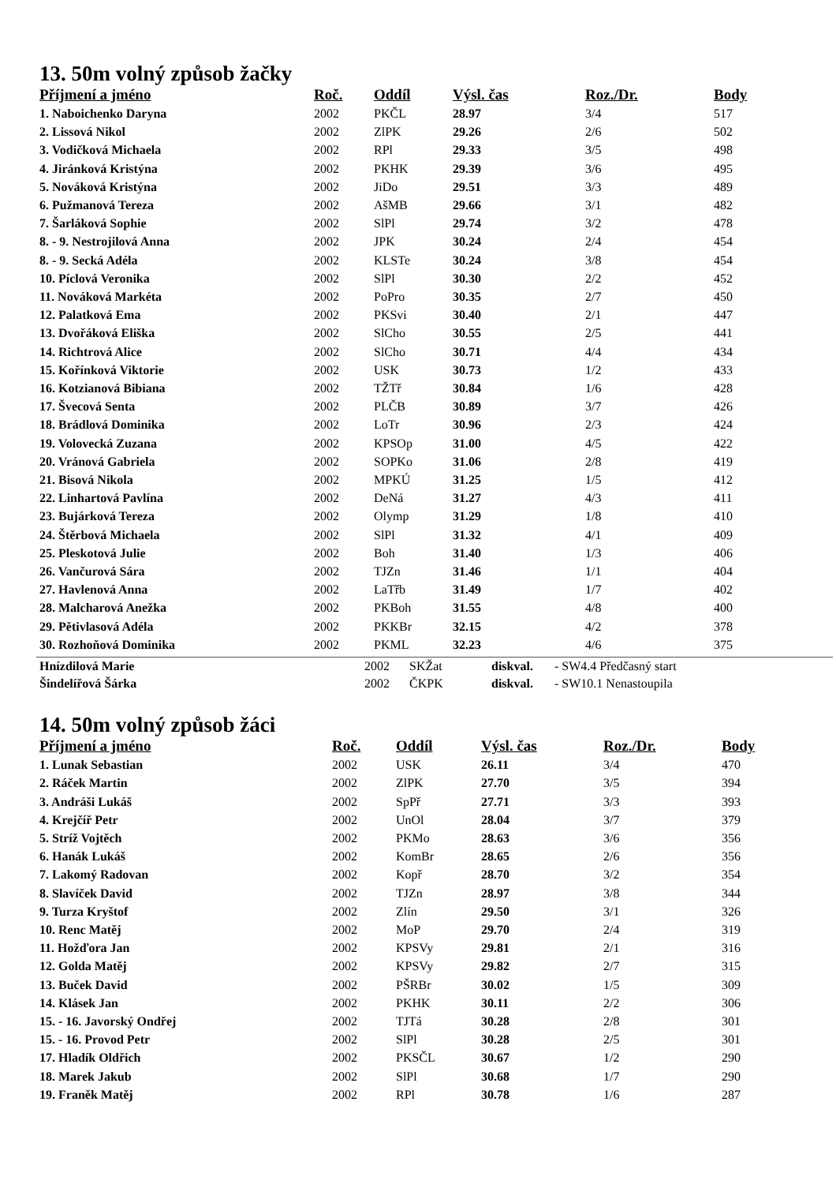13. 50m volný způsob žačky
| Příjmení a jméno | Roč. | Oddíl | Výsl. čas | Roz./Dr. | Body |
| --- | --- | --- | --- | --- | --- |
| 1. Naboichenko Daryna | 2002 | PKČL | 28.97 | 3/4 | 517 |
| 2. Lissová Nikol | 2002 | ZlPK | 29.26 | 2/6 | 502 |
| 3. Vodičková Michaela | 2002 | RPl | 29.33 | 3/5 | 498 |
| 4. Jiránková Kristýna | 2002 | PKHK | 29.39 | 3/6 | 495 |
| 5. Nováková Kristýna | 2002 | JiDo | 29.51 | 3/3 | 489 |
| 6. Pužmanová Tereza | 2002 | AšMB | 29.66 | 3/1 | 482 |
| 7. Šarláková Sophie | 2002 | SlPl | 29.74 | 3/2 | 478 |
| 8. - 9. Nestrojilová Anna | 2002 | JPK | 30.24 | 2/4 | 454 |
| 8. - 9. Secká Adéla | 2002 | KLSTe | 30.24 | 3/8 | 454 |
| 10. Píclová Veronika | 2002 | SlPl | 30.30 | 2/2 | 452 |
| 11. Nováková Markéta | 2002 | PoPro | 30.35 | 2/7 | 450 |
| 12. Palatková Ema | 2002 | PKSvi | 30.40 | 2/1 | 447 |
| 13. Dvořáková Eliška | 2002 | SlCho | 30.55 | 2/5 | 441 |
| 14. Richtrová Alice | 2002 | SlCho | 30.71 | 4/4 | 434 |
| 15. Kořínková Viktorie | 2002 | USK | 30.73 | 1/2 | 433 |
| 16. Kotzianová Bibiana | 2002 | TŽTř | 30.84 | 1/6 | 428 |
| 17. Švecová Senta | 2002 | PLČB | 30.89 | 3/7 | 426 |
| 18. Brádlová Dominika | 2002 | LoTr | 30.96 | 2/3 | 424 |
| 19. Volovecká Zuzana | 2002 | KPSOp | 31.00 | 4/5 | 422 |
| 20. Vránová Gabriela | 2002 | SOPKo | 31.06 | 2/8 | 419 |
| 21. Bisová Nikola | 2002 | MPKÚ | 31.25 | 1/5 | 412 |
| 22. Linhartová Pavlína | 2002 | DeNá | 31.27 | 4/3 | 411 |
| 23. Bujárková Tereza | 2002 | Olymp | 31.29 | 1/8 | 410 |
| 24. Štěrbová Michaela | 2002 | SlPl | 31.32 | 4/1 | 409 |
| 25. Pleskotová Julie | 2002 | Boh | 31.40 | 1/3 | 406 |
| 26. Vančurová Sára | 2002 | TJZn | 31.46 | 1/1 | 404 |
| 27. Havlenová Anna | 2002 | LaTřb | 31.49 | 1/7 | 402 |
| 28. Malcharová Anežka | 2002 | PKBoh | 31.55 | 4/8 | 400 |
| 29. Pětivlasová Adéla | 2002 | PKKBr | 32.15 | 4/2 | 378 |
| 30. Rozhoňová Dominika | 2002 | PKML | 32.23 | 4/6 | 375 |
| Hnízdilová Marie | 2002 | SKŽat | diskval. | - SW4.4 Předčasný start |
| Šindelířová Šárka | 2002 | ČKPK | diskval. | - SW10.1 Nenastoupila |
14. 50m volný způsob žáci
| Příjmení a jméno | Roč. | Oddíl | Výsl. čas | Roz./Dr. | Body |
| --- | --- | --- | --- | --- | --- |
| 1. Lunak Sebastian | 2002 | USK | 26.11 | 3/4 | 470 |
| 2. Ráček Martin | 2002 | ZlPK | 27.70 | 3/5 | 394 |
| 3. Andráši Lukáš | 2002 | SpPř | 27.71 | 3/3 | 393 |
| 4. Krejčíř Petr | 2002 | UnOl | 28.04 | 3/7 | 379 |
| 5. Stríž Vojtěch | 2002 | PKMo | 28.63 | 3/6 | 356 |
| 6. Hanák Lukáš | 2002 | KomBr | 28.65 | 2/6 | 356 |
| 7. Lakomý Radovan | 2002 | Kopř | 28.70 | 3/2 | 354 |
| 8. Slavíček David | 2002 | TJZn | 28.97 | 3/8 | 344 |
| 9. Turza Kryštof | 2002 | Zlín | 29.50 | 3/1 | 326 |
| 10. Renc Matěj | 2002 | MoP | 29.70 | 2/4 | 319 |
| 11. Hožďora Jan | 2002 | KPSVy | 29.81 | 2/1 | 316 |
| 12. Golda Matěj | 2002 | KPSVy | 29.82 | 2/7 | 315 |
| 13. Buček David | 2002 | PŠRBr | 30.02 | 1/5 | 309 |
| 14. Klásek Jan | 2002 | PKHK | 30.11 | 2/2 | 306 |
| 15. - 16. Javorský Ondřej | 2002 | TJTá | 30.28 | 2/8 | 301 |
| 15. - 16. Provod Petr | 2002 | SlPl | 30.28 | 2/5 | 301 |
| 17. Hladík Oldřich | 2002 | PKSČL | 30.67 | 1/2 | 290 |
| 18. Marek Jakub | 2002 | SlPl | 30.68 | 1/7 | 290 |
| 19. Franěk Matěj | 2002 | RPl | 30.78 | 1/6 | 287 |